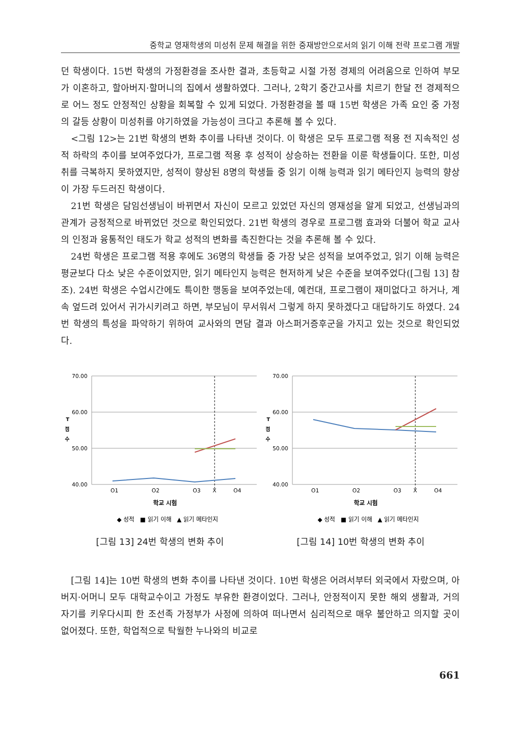중학교 영재학생의 미성취 문제 해결을 위한 중재방안으로서의 읽기 이해 전략 프로그램 개발
던 학생이다. 15번 학생의 가정환경을 조사한 결과, 초등학교 시절 가정 경제의 어려움으로 인하여 부모가 이혼하고, 할아버지·할머니의 집에서 생활하였다. 그러나, 2학기 중간고사를 치르기 한달 전 경제적으로 어느 정도 안정적인 상황을 회복할 수 있게 되었다. 가정환경을 볼 때 15번 학생은 가족 요인 중 가정의 갈등 상황이 미성취를 야기하였을 가능성이 크다고 추론해 볼 수 있다.
<그림 12>는 21번 학생의 변화 추이를 나타낸 것이다. 이 학생은 모두 프로그램 적용 전 지속적인 성적 하락의 추이를 보여주었다가, 프로그램 적용 후 성적이 상승하는 전환을 이룬 학생들이다. 또한, 미성취를 극복하지 못하였지만, 성적이 향상된 8명의 학생들 중 읽기 이해 능력과 읽기 메타인지 능력의 향상이 가장 두드러진 학생이다.
21번 학생은 담임선생님이 바뀌면서 자신이 모르고 있었던 자신의 영재성을 알게 되었고, 선생님과의 관계가 긍정적으로 바뀌었던 것으로 확인되었다. 21번 학생의 경우로 프로그램 효과와 더불어 학교 교사의 인정과 융통적인 태도가 학교 성적의 변화를 촉진한다는 것을 추론해 볼 수 있다.
24번 학생은 프로그램 적용 후에도 36명의 학생들 중 가장 낮은 성적을 보여주었고, 읽기 이해 능력은 평균보다 다소 낮은 수준이었지만, 읽기 메타인지 능력은 현저하게 낮은 수준을 보여주었다([그림 13] 참조). 24번 학생은 수업시간에도 특이한 행동을 보여주었는데, 예컨대, 프로그램이 재미없다고 하거나, 계속 엎드려 있어서 귀가시키려고 하면, 부모님이 무서워서 그렇게 하지 못하겠다고 대답하기도 하였다. 24번 학생의 특성을 파악하기 위하여 교사와의 면담 결과 아스퍼거증후군을 가지고 있는 것으로 확인되었다.
T
점
수
70.00
60.00
50.00
40.00
O1
O2
O3
X
O4
학교 시험
◆ 성적 ■ 읽기 이해 ▲ 읽기 메타인지
[그림 13] 24번 학생의 변화 추이
T
점
수
70.00
60.00
50.00
40.00
O1
O2
O3
X
O4
학교 시험
◆ 성적 ■ 읽기 이해 ▲ 읽기 메타인지
[그림 14] 10번 학생의 변화 추이
[그림 14]는 10번 학생의 변화 추이를 나타낸 것이다. 10번 학생은 어려서부터 외국에서 자랐으며, 아버지·어머니 모두 대학교수이고 가정도 부유한 환경이었다. 그러나, 안정적이지 못한 해외 생활과, 거의 자기를 키우다시피 한 조선족 가정부가 사정에 의하여 떠나면서 심리적으로 매우 불안하고 의지할 곳이 없어졌다. 또한, 학업적으로 탁월한 누나와의 비교로
661